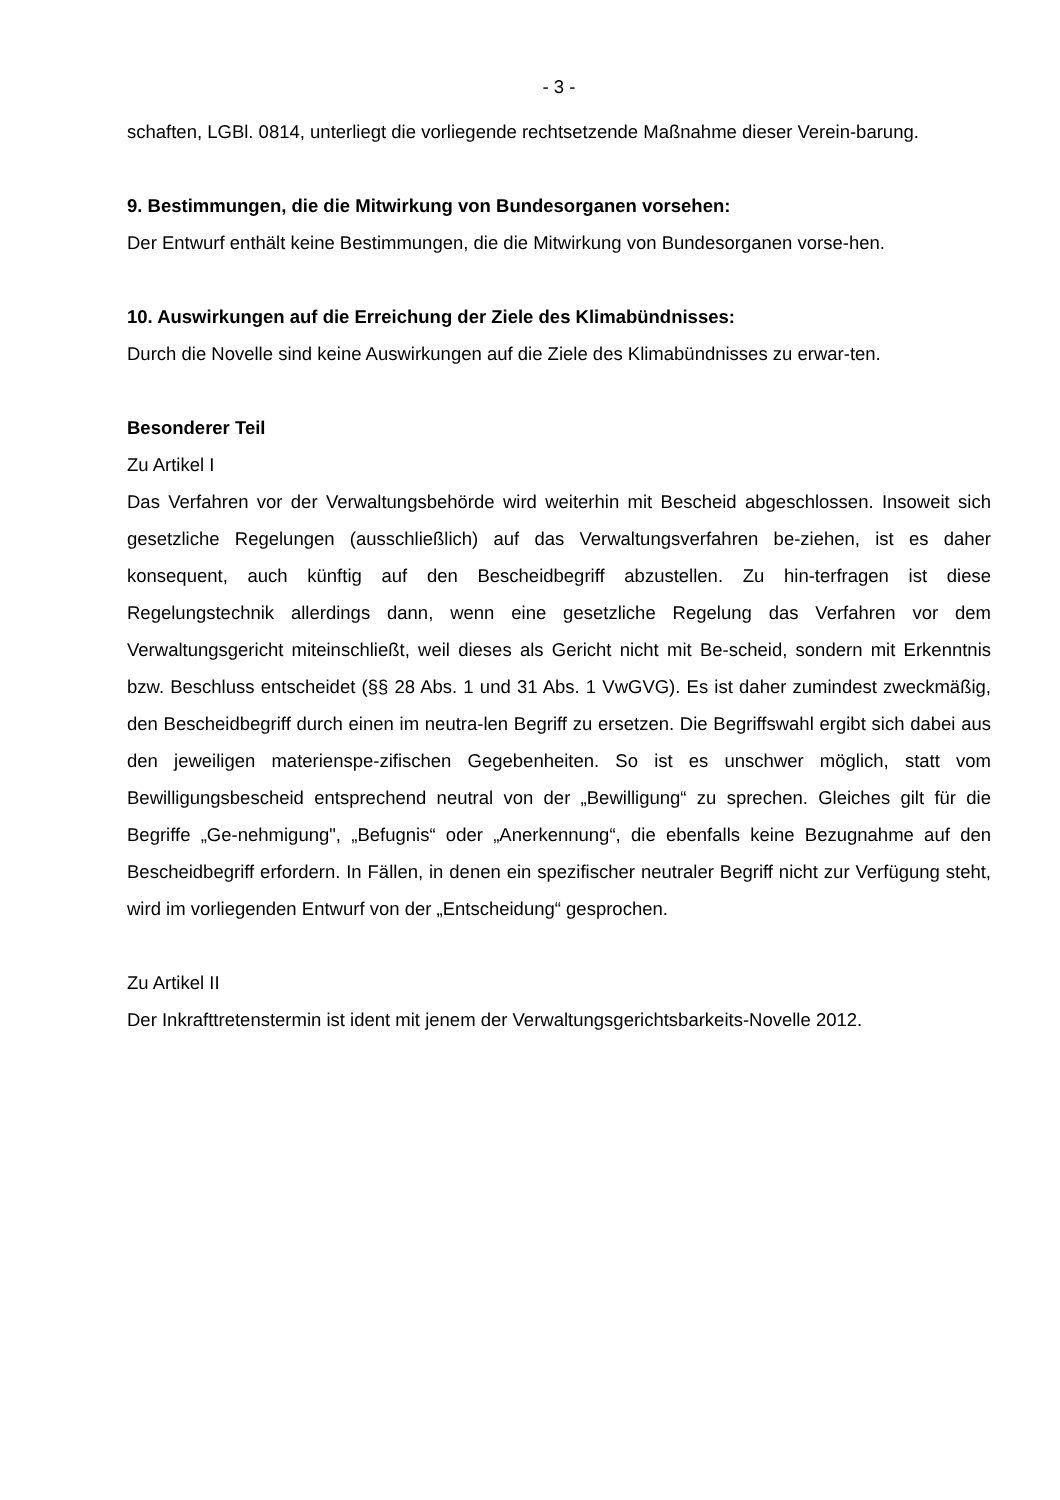- 3 -
schaften, LGBl. 0814, unterliegt die vorliegende rechtsetzende Maßnahme dieser Verein-barung.
9. Bestimmungen, die die Mitwirkung von Bundesorganen vorsehen:
Der Entwurf enthält keine Bestimmungen, die die Mitwirkung von Bundesorganen vorse-hen.
10. Auswirkungen auf die Erreichung der Ziele des Klimabündnisses:
Durch die Novelle sind keine Auswirkungen auf die Ziele des Klimabündnisses zu erwar-ten.
Besonderer Teil
Zu Artikel I
Das Verfahren vor der Verwaltungsbehörde wird weiterhin mit Bescheid abgeschlossen. Insoweit sich gesetzliche Regelungen (ausschließlich) auf das Verwaltungsverfahren be-ziehen, ist es daher konsequent, auch künftig auf den Bescheidbegriff abzustellen. Zu hin-terfragen ist diese Regelungstechnik allerdings dann, wenn eine gesetzliche Regelung das Verfahren vor dem Verwaltungsgericht miteinschließt, weil dieses als Gericht nicht mit Be-scheid, sondern mit Erkenntnis bzw. Beschluss entscheidet (§§ 28 Abs. 1 und 31 Abs. 1 VwGVG). Es ist daher zumindest zweckmäßig, den Bescheidbegriff durch einen im neutra-len Begriff zu ersetzen. Die Begriffswahl ergibt sich dabei aus den jeweiligen materienspe-zifischen Gegebenheiten. So ist es unschwer möglich, statt vom Bewilligungsbescheid entsprechend neutral von der „Bewilligung“ zu sprechen. Gleiches gilt für die Begriffe „Ge-nehmigung", „Befugnis“ oder „Anerkennung“, die ebenfalls keine Bezugnahme auf den Bescheidbegriff erfordern. In Fällen, in denen ein spezifischer neutraler Begriff nicht zur Verfügung steht, wird im vorliegenden Entwurf von der „Entscheidung“ gesprochen.
Zu Artikel II
Der Inkrafttretenstermin ist ident mit jenem der Verwaltungsgerichtsbarkeits-Novelle 2012.